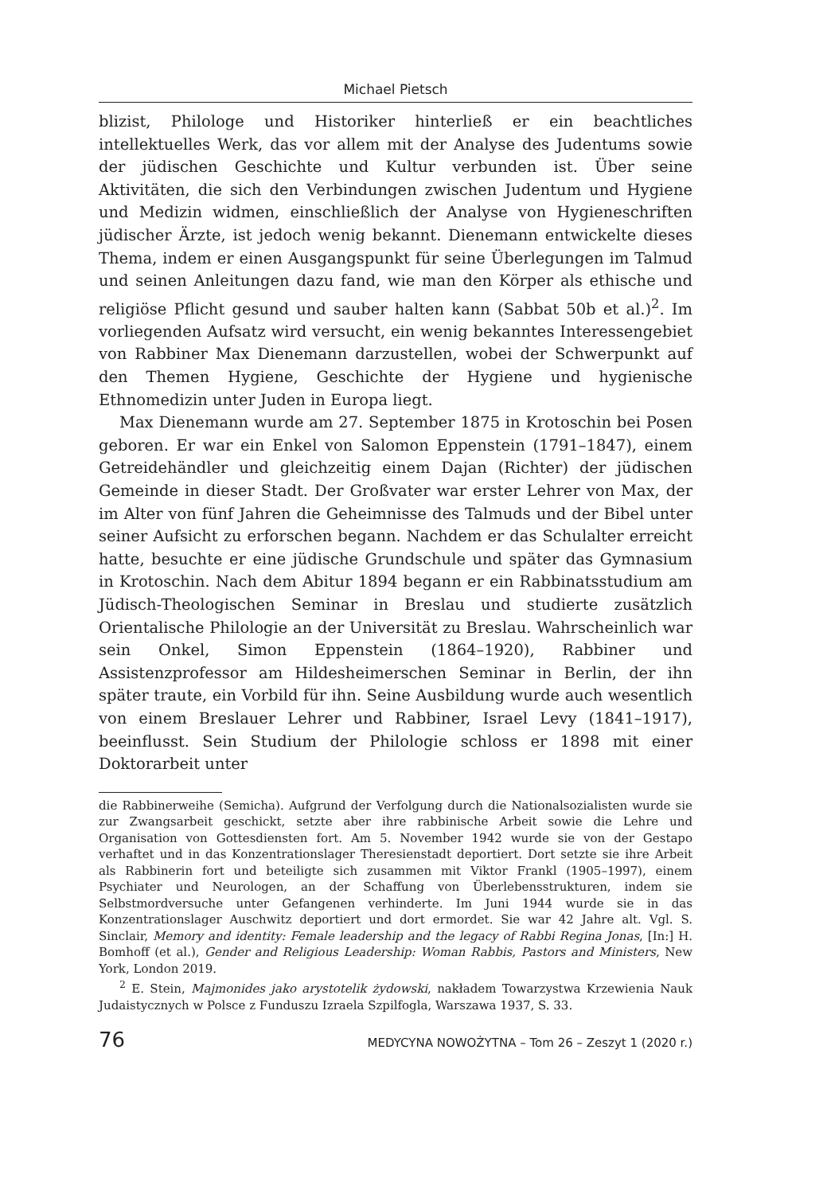Michael Pietsch
blizist, Philologe und Historiker hinterließ er ein beachtliches intellektuelles Werk, das vor allem mit der Analyse des Judentums sowie der jüdischen Geschichte und Kultur verbunden ist. Über seine Aktivitäten, die sich den Verbindungen zwischen Judentum und Hygiene und Medizin widmen, einschließlich der Analyse von Hygieneschriften jüdischer Ärzte, ist jedoch wenig bekannt. Dienemann entwickelte dieses Thema, indem er einen Ausgangspunkt für seine Überlegungen im Talmud und seinen Anleitungen dazu fand, wie man den Körper als ethische und religiöse Pflicht gesund und sauber halten kann (Sabbat 50b et al.)<sup>2</sup>. Im vorliegenden Aufsatz wird versucht, ein wenig bekanntes Interessengebiet von Rabbiner Max Dienemann darzustellen, wobei der Schwerpunkt auf den Themen Hygiene, Geschichte der Hygiene und hygienische Ethnomedizin unter Juden in Europa liegt.
Max Dienemann wurde am 27. September 1875 in Krotoschin bei Posen geboren. Er war ein Enkel von Salomon Eppenstein (1791–1847), einem Getreidehändler und gleichzeitig einem Dajan (Richter) der jüdischen Gemeinde in dieser Stadt. Der Großvater war erster Lehrer von Max, der im Alter von fünf Jahren die Geheimnisse des Talmuds und der Bibel unter seiner Aufsicht zu erforschen begann. Nachdem er das Schulalter erreicht hatte, besuchte er eine jüdische Grundschule und später das Gymnasium in Krotoschin. Nach dem Abitur 1894 begann er ein Rabbinatsstudium am Jüdisch-Theologischen Seminar in Breslau und studierte zusätzlich Orientalische Philologie an der Universität zu Breslau. Wahrscheinlich war sein Onkel, Simon Eppenstein (1864–1920), Rabbiner und Assistenzprofessor am Hildesheimerschen Seminar in Berlin, der ihn später traute, ein Vorbild für ihn. Seine Ausbildung wurde auch wesentlich von einem Breslauer Lehrer und Rabbiner, Israel Levy (1841–1917), beeinflusst. Sein Studium der Philologie schloss er 1898 mit einer Doktorarbeit unter
die Rabbinerweihe (Semicha). Aufgrund der Verfolgung durch die Nationalsozialisten wurde sie zur Zwangsarbeit geschickt, setzte aber ihre rabbinische Arbeit sowie die Lehre und Organisation von Gottesdiensten fort. Am 5. November 1942 wurde sie von der Gestapo verhaftet und in das Konzentrationslager Theresienstadt deportiert. Dort setzte sie ihre Arbeit als Rabbinerin fort und beteiligte sich zusammen mit Viktor Frankl (1905–1997), einem Psychiater und Neurologen, an der Schaffung von Überlebensstrukturen, indem sie Selbstmordversuche unter Gefangenen verhinderte. Im Juni 1944 wurde sie in das Konzentrationslager Auschwitz deportiert und dort ermordet. Sie war 42 Jahre alt. Vgl. S. Sinclair, Memory and identity: Female leadership and the legacy of Rabbi Regina Jonas, [In:] H. Bomhoff (et al.), Gender and Religious Leadership: Woman Rabbis, Pastors and Ministers, New York, London 2019.
<sup>2</sup> E. Stein, Majmonides jako arystotelik żydowski, nakładem Towarzystwa Krzewienia Nauk Judaistycznych w Polsce z Funduszu Izraela Szpilfogla, Warszawa 1937, S. 33.
76 MEDYCYNA NOWOŻYTNA – Tom 26 – Zeszyt 1 (2020 r.)